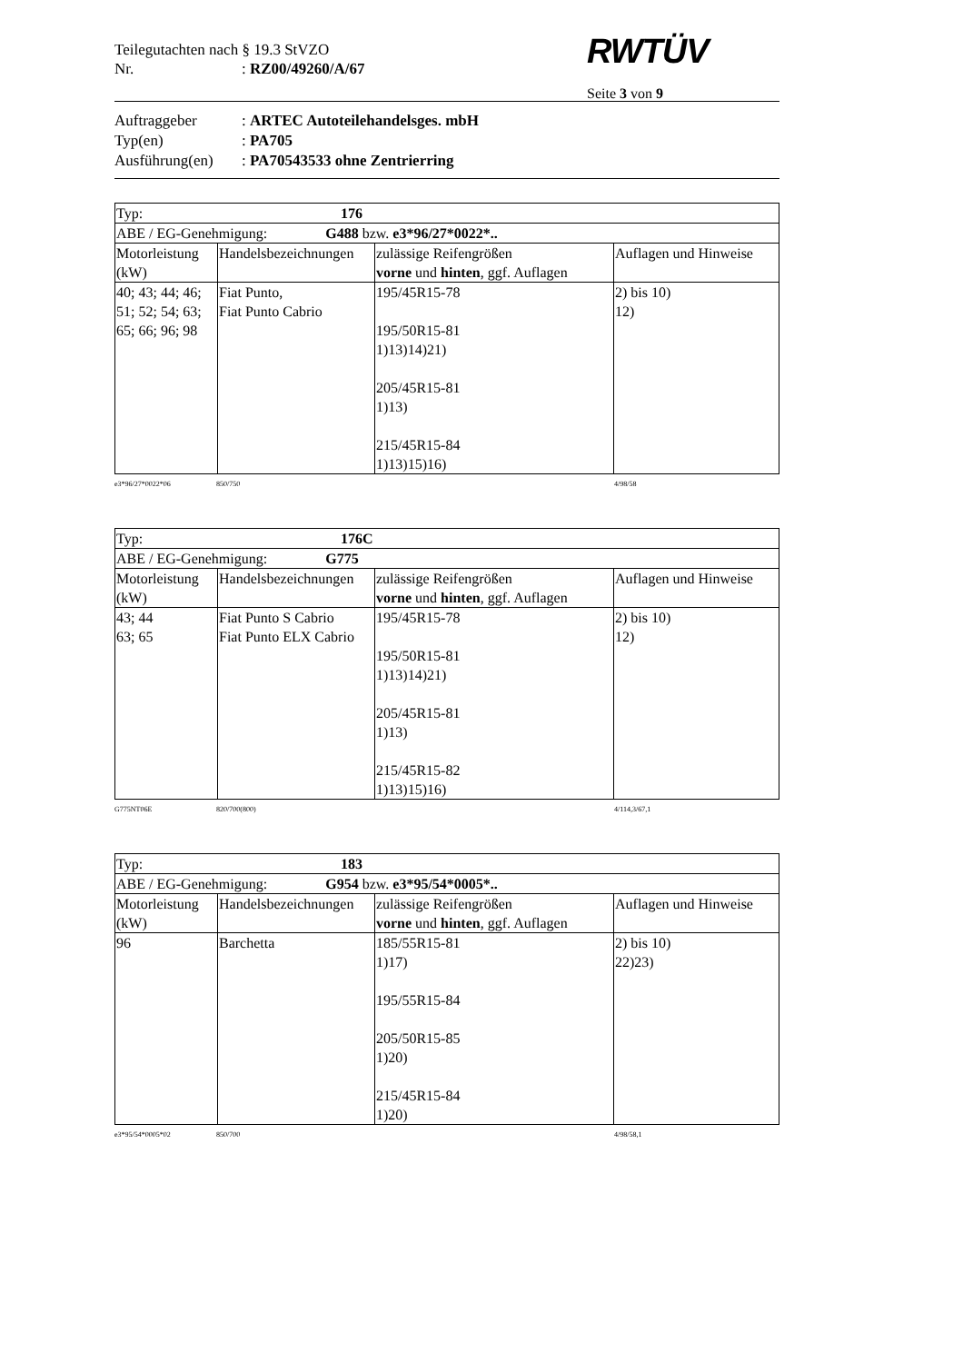Teilegutachten nach § 19.3 StVZO
Nr.: RZ00/49260/A/67
RWTÜV
Seite 3 von 9
Auftraggeber: ARTEC Autoteilehandelsges. mbH
Typ(en): PA705
Ausführung(en): PA70543533 ohne Zentrierring
| Typ: 176 | | | |
| ABE / EG-Genehmigung: G488 bzw. e3*96/27*0022*.. | | | |
| Motorleistung (kW) | Handelsbezeichnungen | zulässige Reifengrößen vorne und hinten , ggf. Auflagen | Auflagen und Hinweise |
| 40; 43; 44; 46; 51; 52; 54; 63; 65; 66; 96; 98 | Fiat Punto, Fiat Punto Cabrio | 195/45R15-78 195/50R15-81 1)13)14)21) 205/45R15-81 1)13) 215/45R15-84 1)13)15)16) | 2) bis 10) 12) |
e3*96/27*0022*06 850/750 4/98/58
| Typ: 176C | | | |
| ABE / EG-Genehmigung: G775 | | | |
| Motorleistung (kW) | Handelsbezeichnungen | zulässige Reifengrößen vorne und hinten , ggf. Auflagen | Auflagen und Hinweise |
| 43; 44 63; 65 | Fiat Punto S Cabrio Fiat Punto ELX Cabrio | 195/45R15-78 195/50R15-81 1)13)14)21) 205/45R15-81 1)13) 215/45R15-82 1)13)15)16) | 2) bis 10) 12) |
G775NT06E 820/700(800) 4/114,3/67,1
| Typ: 183 | | | |
| ABE / EG-Genehmigung: G954 bzw. e3*95/54*0005*.. | | | |
| Motorleistung (kW) | Handelsbezeichnungen | zulässige Reifengrößen vorne und hinten , ggf. Auflagen | Auflagen und Hinweise |
| 96 | Barchetta | 185/55R15-81 1)17) 195/55R15-84 205/50R15-85 1)20) 215/45R15-84 1)20) | 2) bis 10) 22)23) |
e3*95/54*0005*02 850/700 4/98/58,1